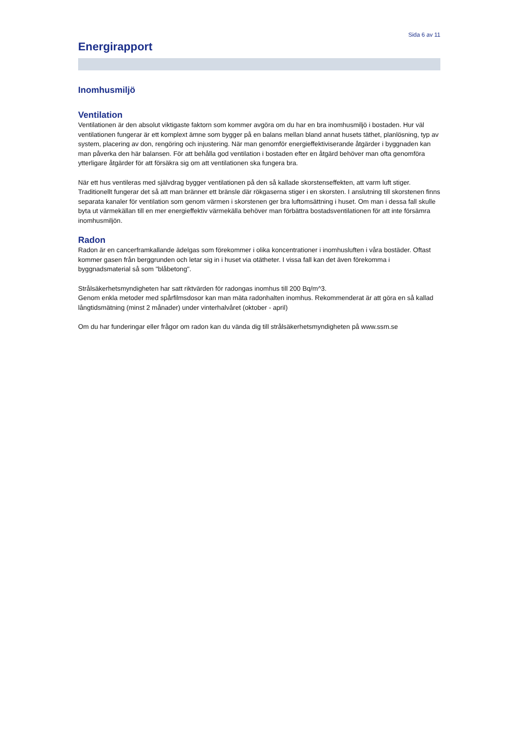Sida 6 av 11
Energirapport
Inomhusmiljö
Ventilation
Ventilationen är den absolut viktigaste faktorn som kommer avgöra om du har en bra inomhusmiljö i bostaden. Hur väl ventilationen fungerar är ett komplext ämne som bygger på en balans mellan bland annat husets täthet, planlösning, typ av system, placering av don, rengöring och injustering. När man genomför energieffektiviserande åtgärder i byggnaden kan man påverka den här balansen. För att behålla god ventilation i bostaden efter en åtgärd behöver man ofta genomföra ytterligare åtgärder för att försäkra sig om att ventilationen ska fungera bra.
När ett hus ventileras med självdrag bygger ventilationen på den så kallade skorstenseffekten, att varm luft stiger. Traditionellt fungerar det så att man bränner ett bränsle där rökgaserna stiger i en skorsten. I anslutning till skorstenen finns separata kanaler för ventilation som genom värmen i skorstenen ger bra luftomsättning i huset. Om man i dessa fall skulle byta ut värmekällan till en mer energieffektiv värmekälla behöver man förbättra bostadsventilationen för att inte försämra inomhusmiljön.
Radon
Radon är en cancerframkallande ädelgas som förekommer i olika koncentrationer i inomhusluften i våra bostäder. Oftast kommer gasen från berggrunden och letar sig in i huset via otätheter. I vissa fall kan det även förekomma i byggnadsmaterial så som "blåbetong".
Strålsäkerhetsmyndigheten har satt riktvärden för radongas inomhus till 200 Bq/m^3.
Genom enkla metoder med spårfilmsdosor kan man mäta radonhalten inomhus. Rekommenderat är att göra en så kallad långtidsmätning (minst 2 månader) under vinterhalvåret (oktober - april)
Om du har funderingar eller frågor om radon kan du vända dig till strålsäkerhetsmyndigheten på www.ssm.se